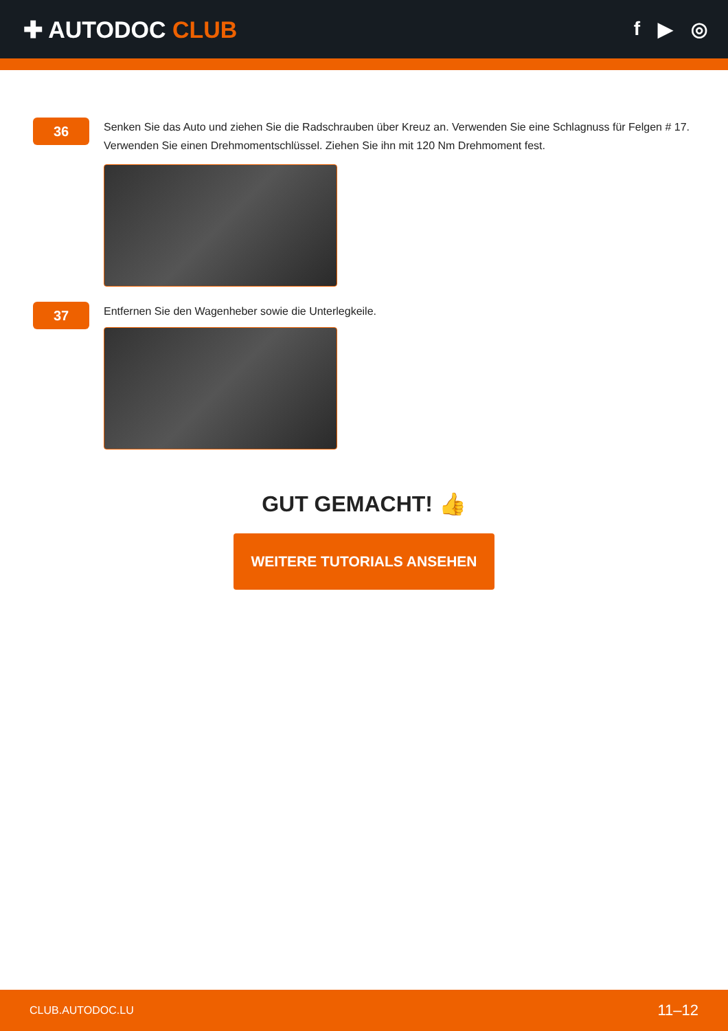✚ AUTODOC CLUB
f ▶ ◎
36
Senken Sie das Auto und ziehen Sie die Radschrauben über Kreuz an. Verwenden Sie eine Schlagnuss für Felgen # 17. Verwenden Sie einen Drehmomentschlüssel. Ziehen Sie ihn mit 120 Nm Drehmoment fest.
37
Entfernen Sie den Wagenheber sowie die Unterlegkeile.
GUT GEMACHT! 👍
WEITERE TUTORIALS ANSEHEN
CLUB.AUTODOC.LU 11–12